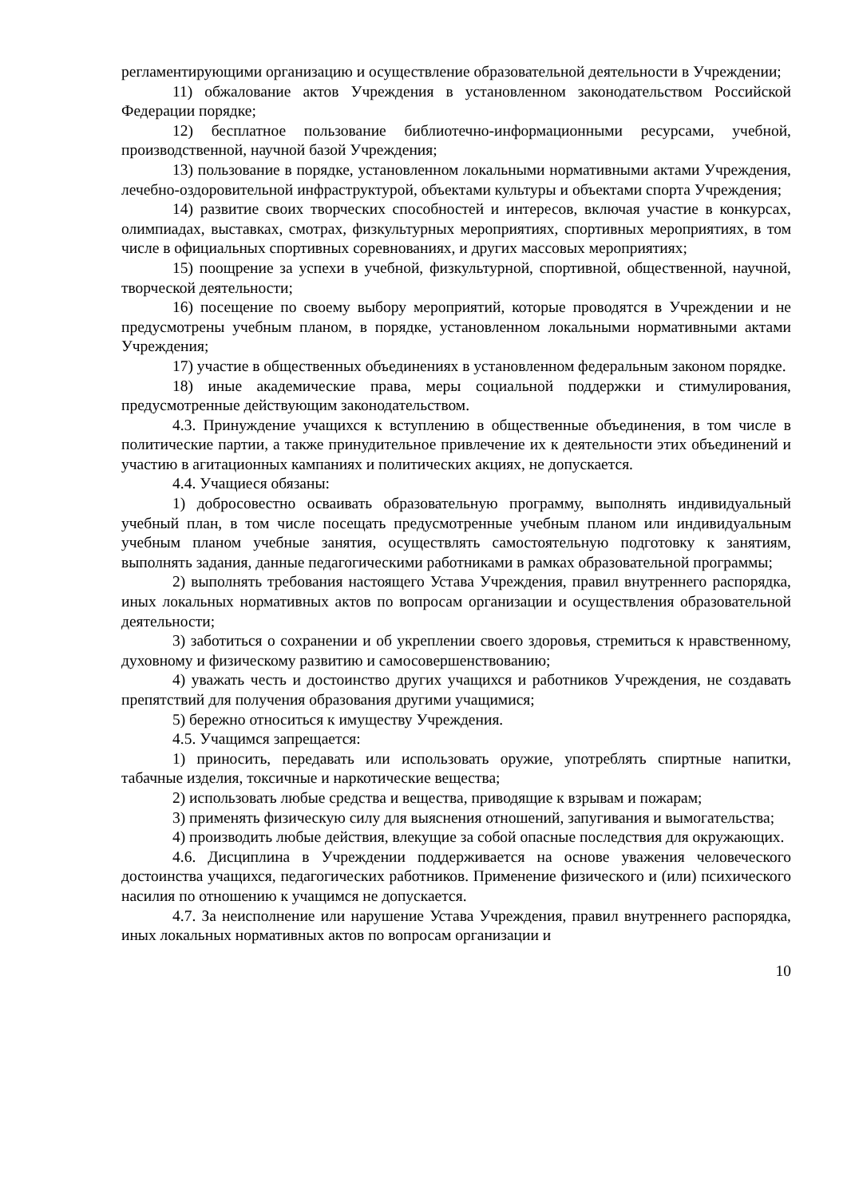регламентирующими организацию и осуществление образовательной деятельности в Учреждении;
11) обжалование актов Учреждения в установленном законодательством Российской Федерации порядке;
12) бесплатное пользование библиотечно-информационными ресурсами, учебной, производственной, научной базой Учреждения;
13) пользование в порядке, установленном локальными нормативными актами Учреждения, лечебно-оздоровительной инфраструктурой, объектами культуры и объектами спорта Учреждения;
14) развитие своих творческих способностей и интересов, включая участие в конкурсах, олимпиадах, выставках, смотрах, физкультурных мероприятиях, спортивных мероприятиях, в том числе в официальных спортивных соревнованиях, и других массовых мероприятиях;
15) поощрение за успехи в учебной, физкультурной, спортивной, общественной, научной, творческой деятельности;
16) посещение по своему выбору мероприятий, которые проводятся в Учреждении и не предусмотрены учебным планом, в порядке, установленном локальными нормативными актами Учреждения;
17) участие в общественных объединениях в установленном федеральным законом порядке.
18) иные академические права, меры социальной поддержки и стимулирования, предусмотренные действующим законодательством.
4.3. Принуждение учащихся к вступлению в общественные объединения, в том числе в политические партии, а также принудительное привлечение их к деятельности этих объединений и участию в агитационных кампаниях и политических акциях, не допускается.
4.4. Учащиеся обязаны:
1) добросовестно осваивать образовательную программу, выполнять индивидуальный учебный план, в том числе посещать предусмотренные учебным планом или индивидуальным учебным планом учебные занятия, осуществлять самостоятельную подготовку к занятиям, выполнять задания, данные педагогическими работниками в рамках образовательной программы;
2) выполнять требования настоящего Устава Учреждения, правил внутреннего распорядка, иных локальных нормативных актов по вопросам организации и осуществления образовательной деятельности;
3) заботиться о сохранении и об укреплении своего здоровья, стремиться к нравственному, духовному и физическому развитию и самосовершенствованию;
4) уважать честь и достоинство других учащихся и работников Учреждения, не создавать препятствий для получения образования другими учащимися;
5) бережно относиться к имуществу Учреждения.
4.5. Учащимся запрещается:
1) приносить, передавать или использовать оружие, употреблять спиртные напитки, табачные изделия, токсичные и наркотические вещества;
2) использовать любые средства и вещества, приводящие к взрывам и пожарам;
3) применять физическую силу для выяснения отношений, запугивания и вымогательства;
4) производить любые действия, влекущие за собой опасные последствия для окружающих.
4.6. Дисциплина в Учреждении поддерживается на основе уважения человеческого достоинства учащихся, педагогических работников. Применение физического и (или) психического насилия по отношению к учащимся не допускается.
4.7. За неисполнение или нарушение Устава Учреждения, правил внутреннего распорядка, иных локальных нормативных актов по вопросам организации и
10